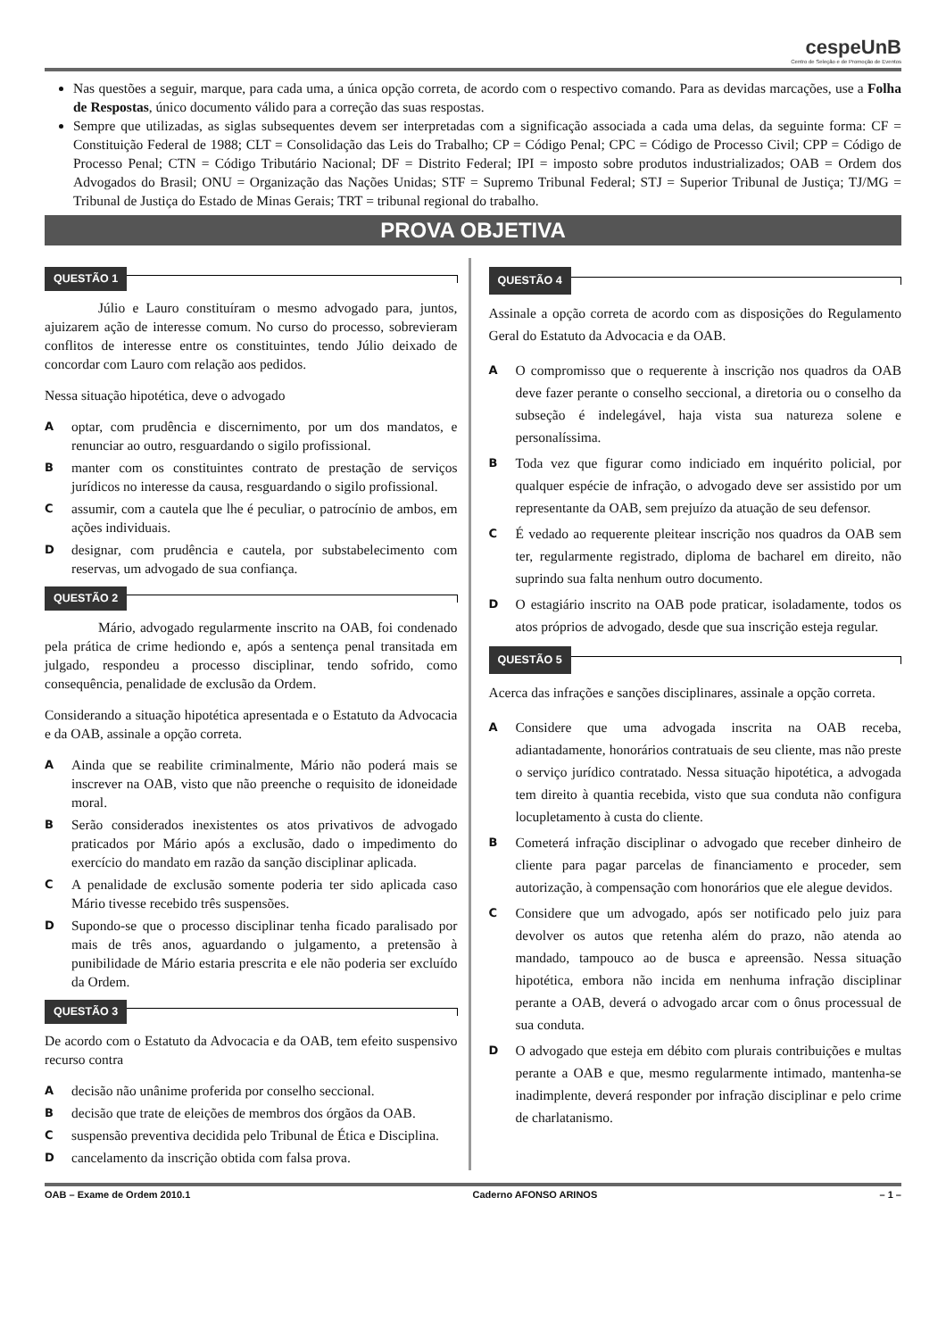cespeUnB
Centro de Seleção e de Promoção de Eventos
Nas questões a seguir, marque, para cada uma, a única opção correta, de acordo com o respectivo comando. Para as devidas marcações, use a Folha de Respostas, único documento válido para a correção das suas respostas.
Sempre que utilizadas, as siglas subsequentes devem ser interpretadas com a significação associada a cada uma delas, da seguinte forma: CF = Constituição Federal de 1988; CLT = Consolidação das Leis do Trabalho; CP = Código Penal; CPC = Código de Processo Civil; CPP = Código de Processo Penal; CTN = Código Tributário Nacional; DF = Distrito Federal; IPI = imposto sobre produtos industrializados; OAB = Ordem dos Advogados do Brasil; ONU = Organização das Nações Unidas; STF = Supremo Tribunal Federal; STJ = Superior Tribunal de Justiça; TJ/MG = Tribunal de Justiça do Estado de Minas Gerais; TRT = tribunal regional do trabalho.
PROVA OBJETIVA
QUESTÃO 1
Júlio e Lauro constituíram o mesmo advogado para, juntos, ajuizarem ação de interesse comum. No curso do processo, sobrevieram conflitos de interesse entre os constituintes, tendo Júlio deixado de concordar com Lauro com relação aos pedidos.
Nessa situação hipotética, deve o advogado
A
optar, com prudência e discernimento, por um dos mandatos, e renunciar ao outro, resguardando o sigilo profissional.
B
manter com os constituintes contrato de prestação de serviços jurídicos no interesse da causa, resguardando o sigilo profissional.
C
assumir, com a cautela que lhe é peculiar, o patrocínio de ambos, em ações individuais.
D
designar, com prudência e cautela, por substabelecimento com reservas, um advogado de sua confiança.
QUESTÃO 2
Mário, advogado regularmente inscrito na OAB, foi condenado pela prática de crime hediondo e, após a sentença penal transitada em julgado, respondeu a processo disciplinar, tendo sofrido, como consequência, penalidade de exclusão da Ordem.
Considerando a situação hipotética apresentada e o Estatuto da Advocacia e da OAB, assinale a opção correta.
A
Ainda que se reabilite criminalmente, Mário não poderá mais se inscrever na OAB, visto que não preenche o requisito de idoneidade moral.
B
Serão considerados inexistentes os atos privativos de advogado praticados por Mário após a exclusão, dado o impedimento do exercício do mandato em razão da sanção disciplinar aplicada.
C
A penalidade de exclusão somente poderia ter sido aplicada caso Mário tivesse recebido três suspensões.
D
Supondo-se que o processo disciplinar tenha ficado paralisado por mais de três anos, aguardando o julgamento, a pretensão à punibilidade de Mário estaria prescrita e ele não poderia ser excluído da Ordem.
QUESTÃO 3
De acordo com o Estatuto da Advocacia e da OAB, tem efeito suspensivo recurso contra
A
decisão não unânime proferida por conselho seccional.
B
decisão que trate de eleições de membros dos órgãos da OAB.
C
suspensão preventiva decidida pelo Tribunal de Ética e Disciplina.
D
cancelamento da inscrição obtida com falsa prova.
QUESTÃO 4
Assinale a opção correta de acordo com as disposições do Regulamento Geral do Estatuto da Advocacia e da OAB.
A
O compromisso que o requerente à inscrição nos quadros da OAB deve fazer perante o conselho seccional, a diretoria ou o conselho da subseção é indelegável, haja vista sua natureza solene e personalíssima.
B
Toda vez que figurar como indiciado em inquérito policial, por qualquer espécie de infração, o advogado deve ser assistido por um representante da OAB, sem prejuízo da atuação de seu defensor.
C
É vedado ao requerente pleitear inscrição nos quadros da OAB sem ter, regularmente registrado, diploma de bacharel em direito, não suprindo sua falta nenhum outro documento.
D
O estagiário inscrito na OAB pode praticar, isoladamente, todos os atos próprios de advogado, desde que sua inscrição esteja regular.
QUESTÃO 5
Acerca das infrações e sanções disciplinares, assinale a opção correta.
A
Considere que uma advogada inscrita na OAB receba, adiantadamente, honorários contratuais de seu cliente, mas não preste o serviço jurídico contratado. Nessa situação hipotética, a advogada tem direito à quantia recebida, visto que sua conduta não configura locupletamento à custa do cliente.
B
Cometerá infração disciplinar o advogado que receber dinheiro de cliente para pagar parcelas de financiamento e proceder, sem autorização, à compensação com honorários que ele alegue devidos.
C
Considere que um advogado, após ser notificado pelo juiz para devolver os autos que retenha além do prazo, não atenda ao mandado, tampouco ao de busca e apreensão. Nessa situação hipotética, embora não incida em nenhuma infração disciplinar perante a OAB, deverá o advogado arcar com o ônus processual de sua conduta.
D
O advogado que esteja em débito com plurais contribuições e multas perante a OAB e que, mesmo regularmente intimado, mantenha-se inadimplente, deverá responder por infração disciplinar e pelo crime de charlatanismo.
OAB – Exame de Ordem 2010.1 Caderno AFONSO ARINOS – 1 –